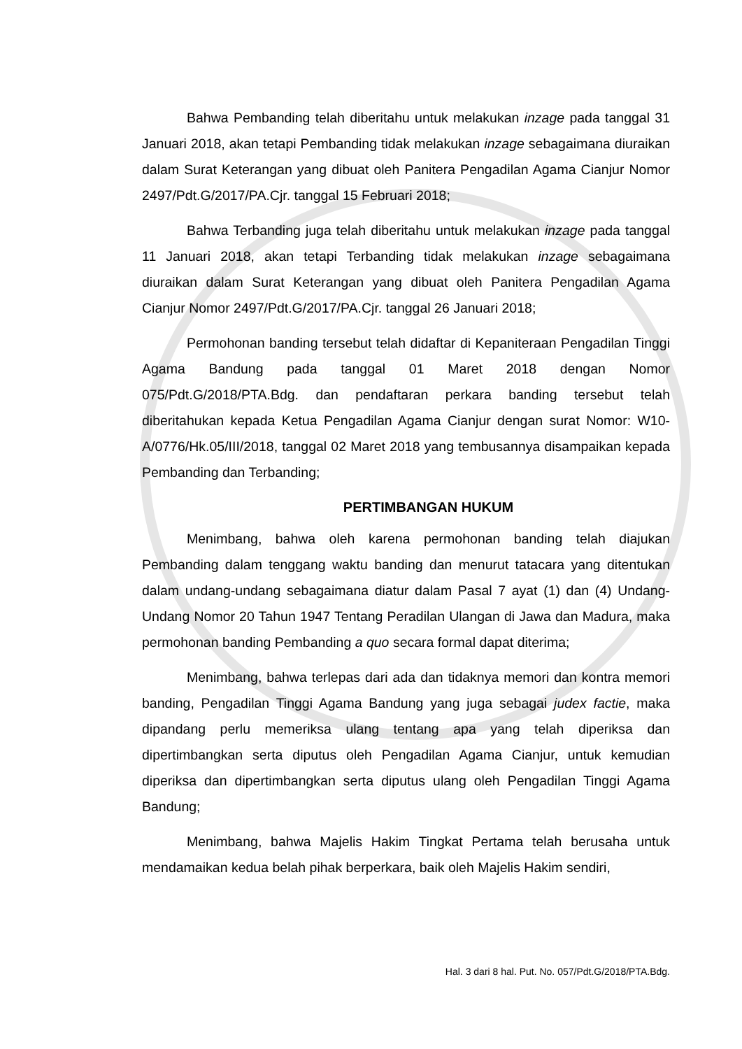Bahwa Pembanding telah diberitahu untuk melakukan inzage pada tanggal 31 Januari 2018, akan tetapi Pembanding tidak melakukan inzage sebagaimana diuraikan dalam Surat Keterangan yang dibuat oleh Panitera Pengadilan Agama Cianjur Nomor 2497/Pdt.G/2017/PA.Cjr. tanggal 15 Februari 2018;
Bahwa Terbanding juga telah diberitahu untuk melakukan inzage pada tanggal 11 Januari 2018, akan tetapi Terbanding tidak melakukan inzage sebagaimana diuraikan dalam Surat Keterangan yang dibuat oleh Panitera Pengadilan Agama Cianjur Nomor 2497/Pdt.G/2017/PA.Cjr. tanggal 26 Januari 2018;
Permohonan banding tersebut telah didaftar di Kepaniteraan Pengadilan Tinggi Agama Bandung pada tanggal 01 Maret 2018 dengan Nomor 075/Pdt.G/2018/PTA.Bdg. dan pendaftaran perkara banding tersebut telah diberitahukan kepada Ketua Pengadilan Agama Cianjur dengan surat Nomor: W10-A/0776/Hk.05/III/2018, tanggal 02 Maret 2018 yang tembusannya disampaikan kepada Pembanding dan Terbanding;
PERTIMBANGAN HUKUM
Menimbang, bahwa oleh karena permohonan banding telah diajukan Pembanding dalam tenggang waktu banding dan menurut tatacara yang ditentukan dalam undang-undang sebagaimana diatur dalam Pasal 7 ayat (1) dan (4) Undang-Undang Nomor 20 Tahun 1947 Tentang Peradilan Ulangan di Jawa dan Madura, maka permohonan banding Pembanding a quo secara formal dapat diterima;
Menimbang, bahwa terlepas dari ada dan tidaknya memori dan kontra memori banding, Pengadilan Tinggi Agama Bandung yang juga sebagai judex factie, maka dipandang perlu memeriksa ulang tentang apa yang telah diperiksa dan dipertimbangkan serta diputus oleh Pengadilan Agama Cianjur, untuk kemudian diperiksa dan dipertimbangkan serta diputus ulang oleh Pengadilan Tinggi Agama Bandung;
Menimbang, bahwa Majelis Hakim Tingkat Pertama telah berusaha untuk mendamaikan kedua belah pihak berperkara, baik oleh Majelis Hakim sendiri,
Hal. 3 dari 8 hal. Put. No. 057/Pdt.G/2018/PTA.Bdg.